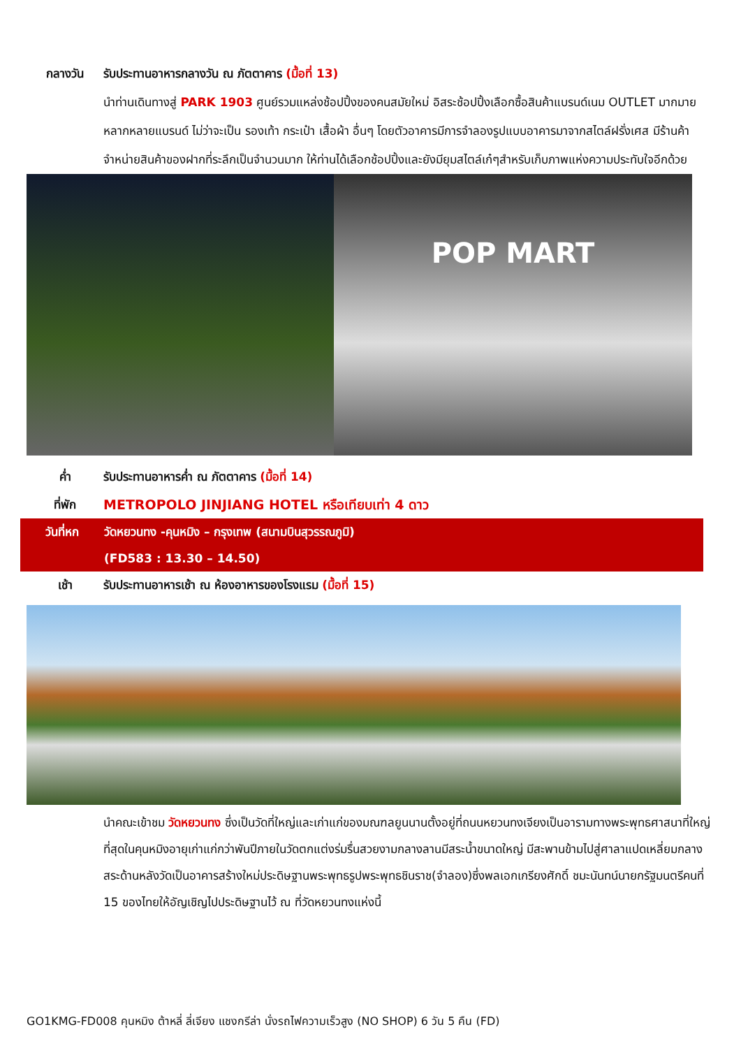กลางวัน รับประทานอาหารกลางวัน ณ ภัตตาคาร (มื้อที่ 13)
นำท่านเดินทางสู่ PARK 1903 ศูนย์รวมแหล่งช้อปปิ้งของคนสมัยใหม่ อิสระช้อปปิ้งเลือกซื้อสินค้าแบรนด์เนม OUTLET มากมายหลากหลายแบรนด์ ไม่ว่าจะเป็น รองเท้า กระเป๋า เสื้อผ้า อื่นๆ โดยตัวอาคารมีการจำลองรูปแบบอาคารมาจากสไตล์ฝรั่งเศส มีร้านค้าจำหน่ายสินค้าของฝากที่ระลึกเป็นจำนวนมาก ให้ท่านได้เลือกช้อปปิ้งและยังมียุมสไตล์เก๋ๆสำหรับเก็บภาพแห่งความประทับใจอีกด้วย
POP MART
ค่ำ รับประทานอาหารค่ำ ณ ภัตตาคาร (มื้อที่ 14)
ที่พัก METROPOLO JINJIANG HOTEL หรือเทียบเท่า 4 ดาว
วันที่หก วัดหยวนทง -คุนหมิง – กรุงเทพ (สนามบินสุวรรณภูมิ)
(FD583 : 13.30 – 14.50)
เช้า รับประทานอาหารเช้า ณ ห้องอาหารของโรงแรม (มื้อที่ 15)
นำคณะเข้าชม วัดหยวนทง ซึ่งเป็นวัดที่ใหญ่และเก่าแก่ของมณฑลยูนนานตั้งอยู่ที่ถนนหยวนทงเจียงเป็นอารามทางพระพุทธศาสนาที่ใหญ่ที่สุดในคุนหมิงอายุเก่าแก่กว่าพันปีภายในวัดตกแต่งร่มรื่นสวยงามกลางลานมีสระน้ำขนาดใหญ่ มีสะพานข้ามไปสู่ศาลาแปดเหลี่ยมกลางสระด้านหลังวัดเป็นอาคารสร้างใหม่ประดิษฐานพระพุทธรูปพระพุทธชินราช(จำลอง)ซึ่งพลเอกเกรียงศักดิ์ ชมะนันทน์นายกรัฐมนตรีคนที่ 15 ของไทยให้อัญเชิญไปประดิษฐานไว้ ณ ที่วัดหยวนทงแห่งนี้
GO1KMG-FD008 คุนหมิง ต้าหลี่ ลี่เจียง แชงกรีล่า นั่งรถไฟความเร็วสูง (NO SHOP) 6 วัน 5 คืน (FD)